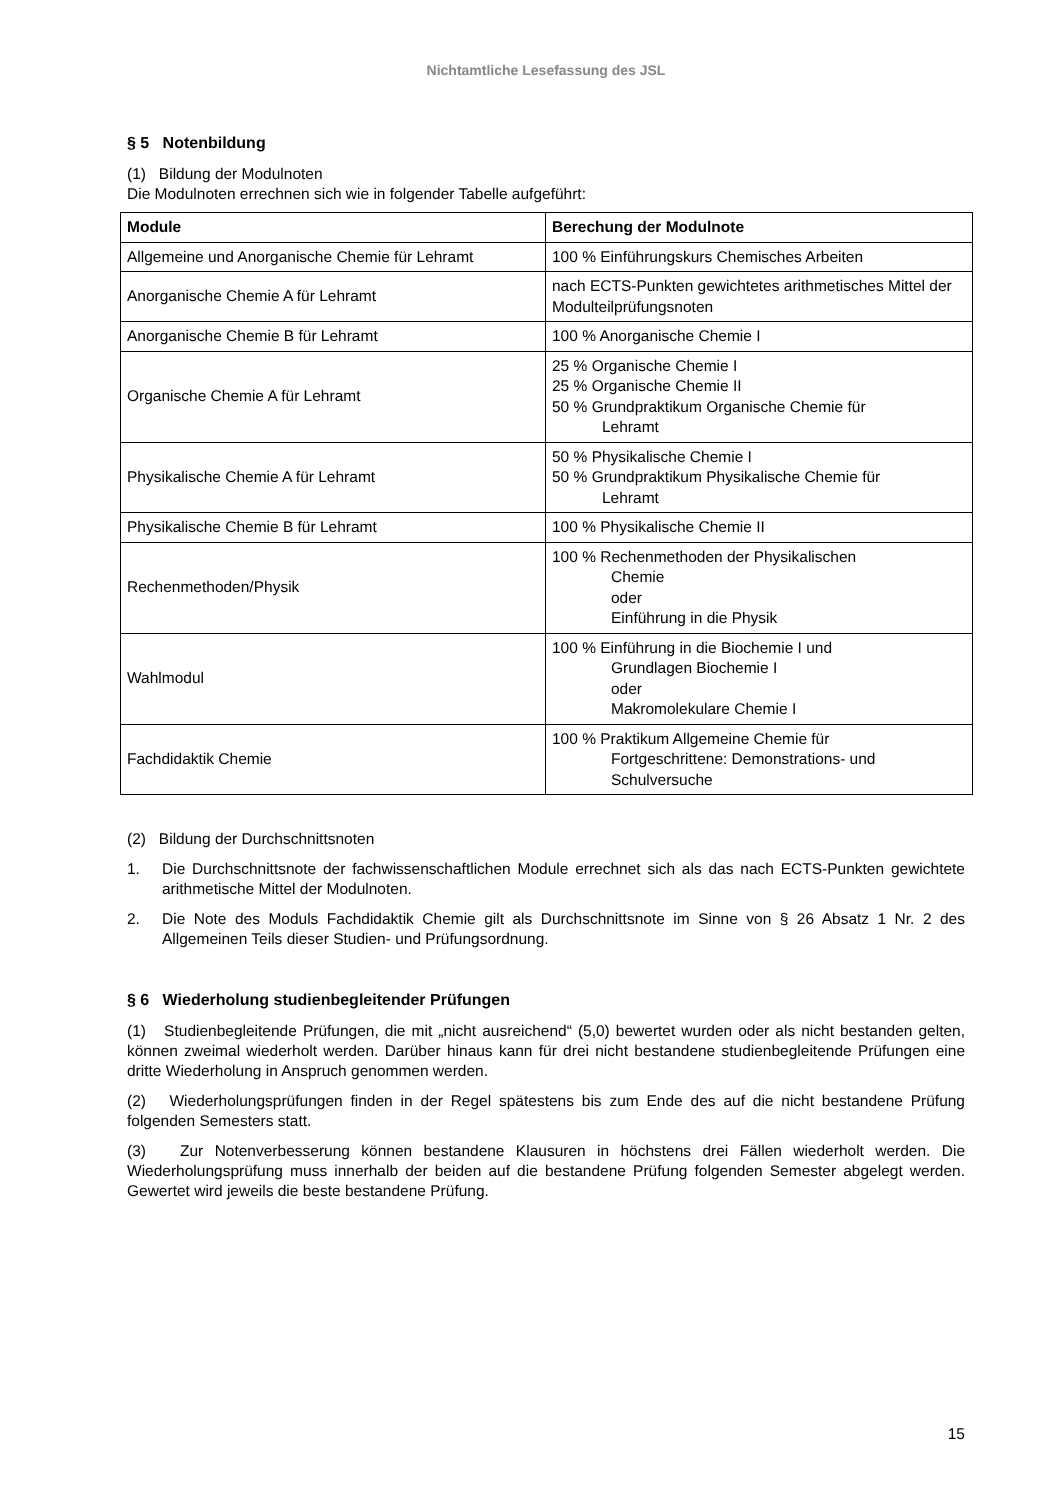Nichtamtliche Lesefassung des JSL
§ 5 Notenbildung
(1) Bildung der Modulnoten
Die Modulnoten errechnen sich wie in folgender Tabelle aufgeführt:
| Module | Berechung der Modulnote |
| --- | --- |
| Allgemeine und Anorganische Chemie für Lehramt | 100 % Einführungskurs Chemisches Arbeiten |
| Anorganische Chemie A für Lehramt | nach ECTS-Punkten gewichtetes arithmetisches Mittel der Modulteilprüfungsnoten |
| Anorganische Chemie B für Lehramt | 100 % Anorganische Chemie I |
| Organische Chemie A für Lehramt | 25 % Organische Chemie I 25 % Organische Chemie II 50 % Grundpraktikum Organische Chemie für Lehramt |
| Physikalische Chemie A für Lehramt | 50 % Physikalische Chemie I 50 % Grundpraktikum Physikalische Chemie für Lehramt |
| Physikalische Chemie B für Lehramt | 100 % Physikalische Chemie II |
| Rechenmethoden/Physik | 100 % Rechenmethoden der Physikalischen Chemie oder Einführung in die Physik |
| Wahlmodul | 100 % Einführung in die Biochemie I und Grundlagen Biochemie I oder Makromolekulare Chemie I |
| Fachdidaktik Chemie | 100 % Praktikum Allgemeine Chemie für Fortgeschrittene: Demonstrations- und Schulversuche |
(2) Bildung der Durchschnittsnoten
1. Die Durchschnittsnote der fachwissenschaftlichen Module errechnet sich als das nach ECTS-Punkten gewichtete arithmetische Mittel der Modulnoten.
2. Die Note des Moduls Fachdidaktik Chemie gilt als Durchschnittsnote im Sinne von § 26 Absatz 1 Nr. 2 des Allgemeinen Teils dieser Studien- und Prüfungsordnung.
§ 6 Wiederholung studienbegleitender Prüfungen
(1) Studienbegleitende Prüfungen, die mit „nicht ausreichend“ (5,0) bewertet wurden oder als nicht bestanden gelten, können zweimal wiederholt werden. Darüber hinaus kann für drei nicht bestandene studienbegleitende Prüfungen eine dritte Wiederholung in Anspruch genommen werden.
(2) Wiederholungsprüfungen finden in der Regel spätestens bis zum Ende des auf die nicht bestandene Prüfung folgenden Semesters statt.
(3) Zur Notenverbesserung können bestandene Klausuren in höchstens drei Fällen wiederholt werden. Die Wiederholungsprüfung muss innerhalb der beiden auf die bestandene Prüfung folgenden Semester abgelegt werden. Gewertet wird jeweils die beste bestandene Prüfung.
15